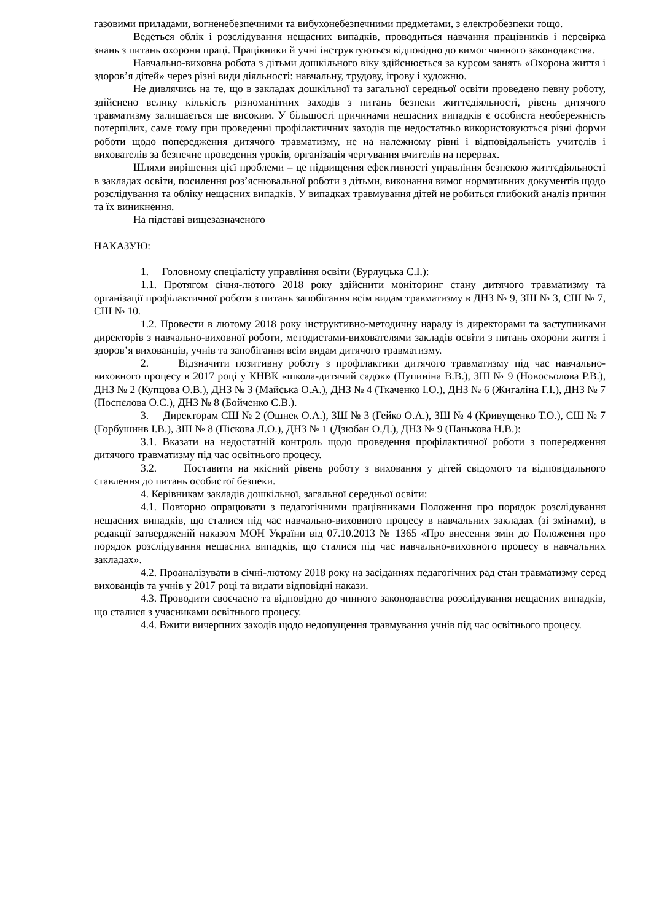газовими приладами, вогненебезпечними та вибухонебезпечними предметами, з електробезпеки тощо.
Ведеться облік і розслідування нещасних випадків, проводиться навчання працівників і перевірка знань з питань охорони праці. Працівники й учні інструктуються відповідно до вимог чинного законодавства.
Навчально-виховна робота з дітьми дошкільного віку здійснюється за курсом занять «Охорона життя і здоров’я дітей» через різні види діяльності: навчальну, трудову, ігрову і художню.
Не дивлячись на те, що в закладах дошкільної та загальної середньої освіти проведено певну роботу, здійснено велику кількість різноманітних заходів з питань безпеки життєдіяльності, рівень дитячого травматизму залишається ще високим. У більшості причинами нещасних випадків є особиста необережність потерпілих, саме тому при проведенні профілактичних заходів ще недостатньо використовуються різні форми роботи щодо попередження дитячого травматизму, не на належному рівні і відповідальність учителів і вихователів за безпечне проведення уроків, організація чергування вчителів на перервах.
Шляхи вирішення цієї проблеми – це підвищення ефективності управління безпекою життєдіяльності в закладах освіти, посилення роз’яснювальної роботи з дітьми, виконання вимог нормативних документів щодо розслідування та обліку нещасних випадків. У випадках травмування дітей не робиться глибокий аналіз причин та їх виникнення.
На підставі вищезазначеного
НАКАЗУЮ:
1. Головному спеціалісту управління освіти (Бурлуцька С.І.):
1.1. Протягом січня-лютого 2018 року здійснити моніторинг стану дитячого травматизму та організації профілактичної роботи з питань запобігання всім видам травматизму в ДНЗ № 9, ЗШ № 3, СШ № 7, СШ № 10.
1.2. Провести в лютому 2018 року інструктивно-методичну нараду із директорами та заступниками директорів з навчально-виховної роботи, методистами-вихователями закладів освіти з питань охорони життя і здоров’я вихованців, учнів та запобігання всім видам дитячого травматизму.
2. Відзначити позитивну роботу з профілактики дитячого травматизму під час навчально-виховного процесу в 2017 році у КНВК «школа-дитячий садок» (Пупиніна В.В.), ЗШ № 9 (Новосьолова Р.В.), ДНЗ № 2 (Купцова О.В.), ДНЗ № 3 (Майська О.А.), ДНЗ № 4 (Ткаченко І.О.), ДНЗ № 6 (Жигаліна Г.І.), ДНЗ № 7 (Поспєлова О.С.), ДНЗ № 8 (Бойченко С.В.).
3. Директорам СШ № 2 (Ошнек О.А.), ЗШ № 3 (Гейко О.А.), ЗШ № 4 (Кривущенко Т.О.), СШ № 7 (Горбушинв І.В.), ЗШ № 8 (Піскова Л.О.), ДНЗ № 1 (Дзюбан О.Д.), ДНЗ № 9 (Панькова Н.В.):
3.1. Вказати на недостатній контроль щодо проведення профілактичної роботи з попередження дитячого травматизму під час освітнього процесу.
3.2. Поставити на якісний рівень роботу з виховання у дітей свідомого та відповідального ставлення до питань особистої безпеки.
4. Керівникам закладів дошкільної, загальної середньої освіти:
4.1. Повторно опрацювати з педагогічними працівниками Положення про порядок розслідування нещасних випадків, що сталися під час навчально-виховного процесу в навчальних закладах (зі змінами), в редакції затвердженій наказом МОН України від 07.10.2013 № 1365 «Про внесення змін до Положення про порядок розслідування нещасних випадків, що сталися під час навчально-виховного процесу в навчальних закладах».
4.2. Проаналізувати в січні-лютому 2018 року на засіданнях педагогічних рад стан травматизму серед вихованців та учнів у 2017 році та видати відповідні накази.
4.3. Проводити своєчасно та відповідно до чинного законодавства розслідування нещасних випадків, що сталися з учасниками освітнього процесу.
4.4. Вжити вичерпних заходів щодо недопущення травмування учнів під час освітнього процесу.